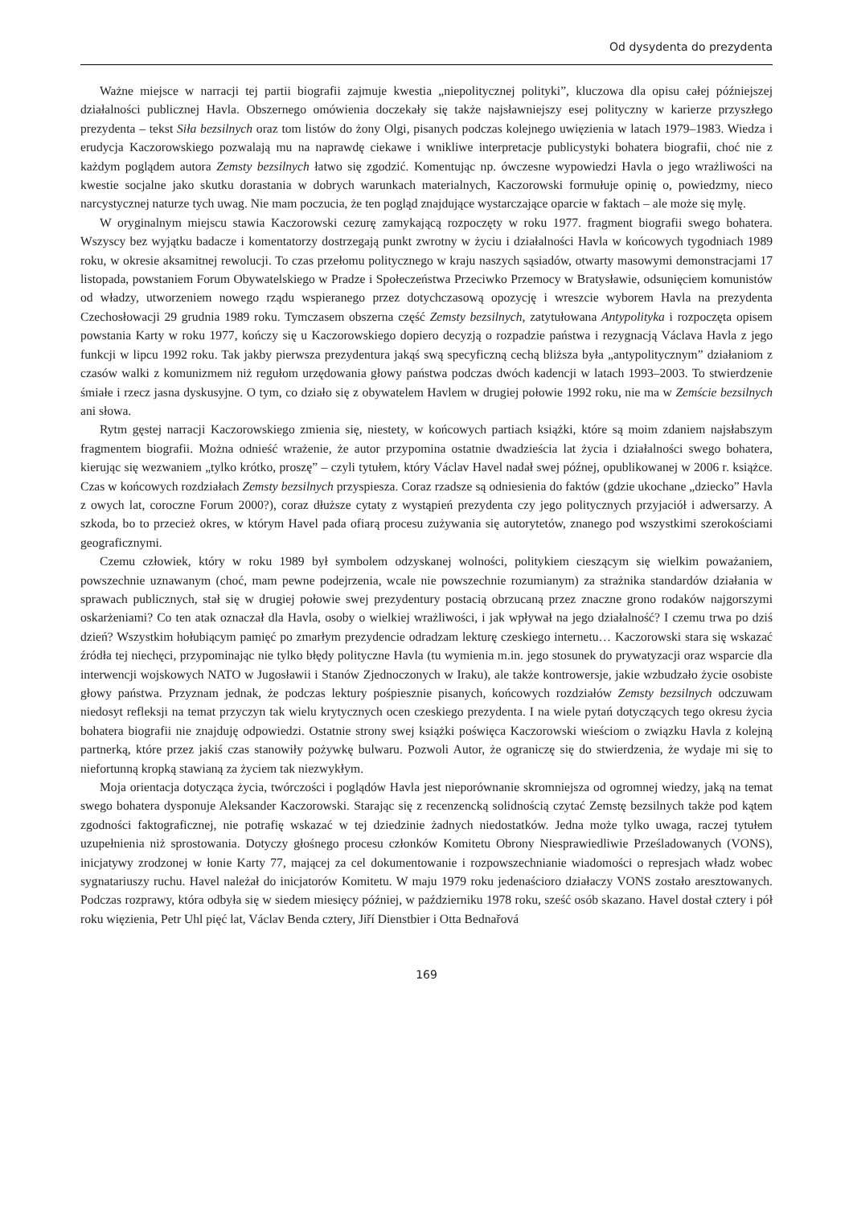Od dysydenta do prezydenta
Ważne miejsce w narracji tej partii biografii zajmuje kwestia „niepolitycznej polityki”, kluczowa dla opisu całej późniejszej działalności publicznej Havla. Obszernego omówienia doczekały się także najsławniejszy esej polityczny w karierze przyszłego prezydenta – tekst Siła bezsilnych oraz tom listów do żony Olgi, pisanych podczas kolejnego uwięzienia w latach 1979–1983. Wiedza i erudycja Kaczorowskiego pozwalają mu na naprawdę ciekawe i wnikliwe interpretacje publicystyki bohatera biografii, choć nie z każdym poglądem autora Zemsty bezsilnych łatwo się zgodzić. Komentując np. ówczesne wypowiedzi Havla o jego wrażliwości na kwestie socjalne jako skutku dorastania w dobrych warunkach materialnych, Kaczorowski formułuje opinię o, powiedzmy, nieco narcystycznej naturze tych uwag. Nie mam poczucia, że ten pogląd znajdujące wystarczające oparcie w faktach – ale może się mylę.
W oryginalnym miejscu stawia Kaczorowski cezurę zamykającą rozpoczęty w roku 1977. fragment biografii swego bohatera. Wszyscy bez wyjątku badacze i komentatorzy dostrzegają punkt zwrotny w życiu i działalności Havla w końcowych tygodniach 1989 roku, w okresie aksamitnej rewolucji. To czas przełomu politycznego w kraju naszych sąsiadów, otwarty masowymi demonstracjami 17 listopada, powstaniem Forum Obywatelskiego w Pradze i Społeczeństwa Przeciwko Przemocy w Bratysławie, odsunięciem komunistów od władzy, utworzeniem nowego rządu wspieranego przez dotychczasową opozycję i wreszcie wyborem Havla na prezydenta Czechosłowacji 29 grudnia 1989 roku. Tymczasem obszerna część Zemsty bezsilnych, zatytułowana Antypolityka i rozpoczęta opisem powstania Karty w roku 1977, kończy się u Kaczorowskiego dopiero decyzją o rozpadzie państwa i rezygnacją Václava Havla z jego funkcji w lipcu 1992 roku. Tak jakby pierwsza prezydentura jakąś swą specyficzną cechą bliższa była „antypolitycznym” działaniom z czasów walki z komunizmem niż regułom urzędowania głowy państwa podczas dwóch kadencji w latach 1993–2003. To stwierdzenie śmiałe i rzecz jasna dyskusyjne. O tym, co działo się z obywatelem Havlem w drugiej połowie 1992 roku, nie ma w Zemście bezsilnych ani słowa.
Rytm gęstej narracji Kaczorowskiego zmienia się, niestety, w końcowych partiach książki, które są moim zdaniem najsłabszym fragmentem biografii. Można odnieść wrażenie, że autor przypomina ostatnie dwadzieścia lat życia i działalności swego bohatera, kierując się wezwaniem „tylko krótko, proszę” – czyli tytułem, który Václav Havel nadał swej późnej, opublikowanej w 2006 r. książce. Czas w końcowych rozdziałach Zemsty bezsilnych przyspiesza. Coraz rzadsze są odniesienia do faktów (gdzie ukochane „dziecko” Havla z owych lat, coroczne Forum 2000?), coraz dłuższe cytaty z wystąpień prezydenta czy jego politycznych przyjaciół i adwersarzy. A szkoda, bo to przecież okres, w którym Havel pada ofiarą procesu zużywania się autorytetów, znanego pod wszystkimi szerokościami geograficznymi.
Czemu człowiek, który w roku 1989 był symbolem odzyskanej wolności, politykiem cieszącym się wielkim poważaniem, powszechnie uznawanym (choć, mam pewne podejrzenia, wcale nie powszechnie rozumianym) za strażnika standardów działania w sprawach publicznych, stał się w drugiej połowie swej prezydentury postacią obrzucaną przez znaczne grono rodaków najgorszymi oskarżeniami? Co ten atak oznaczał dla Havla, osoby o wielkiej wrażliwości, i jak wpływał na jego działalność? I czemu trwa po dziś dzień? Wszystkim hołubiącym pamięć po zmarłym prezydencie odradzam lekturę czeskiego internetu… Kaczorowski stara się wskazać źródła tej niechęci, przypominając nie tylko błędy polityczne Havla (tu wymienia m.in. jego stosunek do prywatyzacji oraz wsparcie dla interwencji wojskowych NATO w Jugosławii i Stanów Zjednoczonych w Iraku), ale także kontrowersje, jakie wzbudzało życie osobiste głowy państwa. Przyznam jednak, że podczas lektury pośpiesznie pisanych, końcowych rozdziałów Zemsty bezsilnych odczuwam niedosyt refleksji na temat przyczyn tak wielu krytycznych ocen czeskiego prezydenta. I na wiele pytań dotyczących tego okresu życia bohatera biografii nie znajduję odpowiedzi. Ostatnie strony swej książki poświęca Kaczorowski wieściom o związku Havla z kolejną partnerką, które przez jakiś czas stanowiły pożywkę bulwaru. Pozwoli Autor, że ograniczę się do stwierdzenia, że wydaje mi się to niefortunną kropką stawianą za życiem tak niezwykłym.
Moja orientacja dotycząca życia, twórczości i poglądów Havla jest nieporównanie skromniejsza od ogromnej wiedzy, jaką na temat swego bohatera dysponuje Aleksander Kaczorowski. Starając się z recenzencką solidnością czytać Zemstę bezsilnych także pod kątem zgodności faktograficznej, nie potrafię wskazać w tej dziedzinie żadnych niedostatków. Jedna może tylko uwaga, raczej tytułem uzupełnienia niż sprostowania. Dotyczy głośnego procesu członków Komitetu Obrony Niesprawiedliwie Prześladowanych (VONS), inicjatywy zrodzonej w łonie Karty 77, mającej za cel dokumentowanie i rozpowszechnianie wiadomości o represjach władz wobec sygnatariuszy ruchu. Havel należał do inicjatorów Komitetu. W maju 1979 roku jedenaścioro działaczy VONS zostało aresztowanych. Podczas rozprawy, która odbyła się w siedem miesięcy później, w październiku 1978 roku, sześć osób skazano. Havel dostał cztery i pół roku więzienia, Petr Uhl pięć lat, Václav Benda cztery, Jiří Dienstbier i Otta Bednařová
169